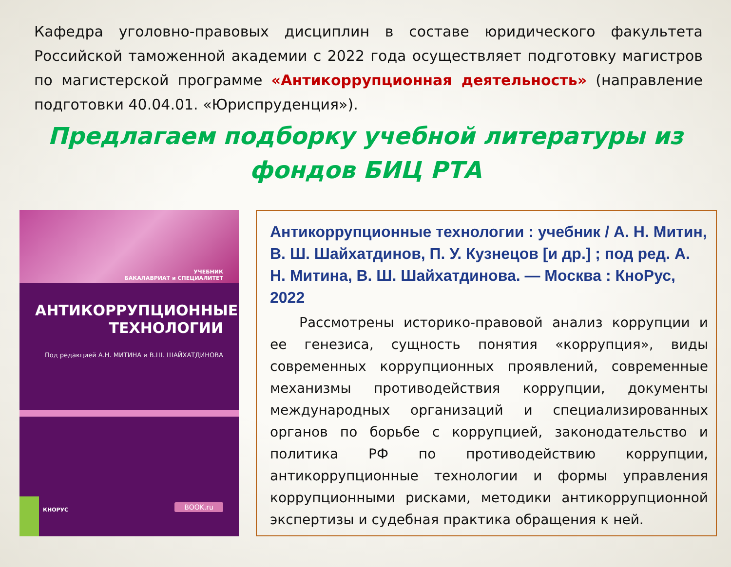Кафедра уголовно-правовых дисциплин в составе юридического факультета Российской таможенной академии с 2022 года осуществляет подготовку магистров по магистерской программе «Антикоррупционная деятельность» (направление подготовки 40.04.01. «Юриспруденция»).
Предлагаем подборку учебной литературы из
фондов БИЦ РТА
УЧЕБНИК
БАКАЛАВРИАТ и СПЕЦИАЛИТЕТ
АНТИКОРРУПЦИОННЫЕ
ТЕХНОЛОГИИ
Под редакцией А.Н. МИТИНА и В.Ш. ШАЙХАТДИНОВА
КНОРУС BOOK.ru
Антикоррупционные технологии : учебник / А. Н. Митин, В. Ш. Шайхатдинов, П. У. Кузнецов [и др.] ; под ред. А. Н. Митина, В. Ш. Шайхатдинова. — Москва : КноРус, 2022
Рассмотрены историко-правовой анализ коррупции и ее генезиса, сущность понятия «коррупция», виды современных коррупционных проявлений, современные механизмы противодействия коррупции, документы международных организаций и специализированных органов по борьбе с коррупцией, законодательство и политика РФ по противодействию коррупции, антикоррупционные технологии и формы управления коррупционными рисками, методики антикоррупционной экспертизы и судебная практика обращения к ней.